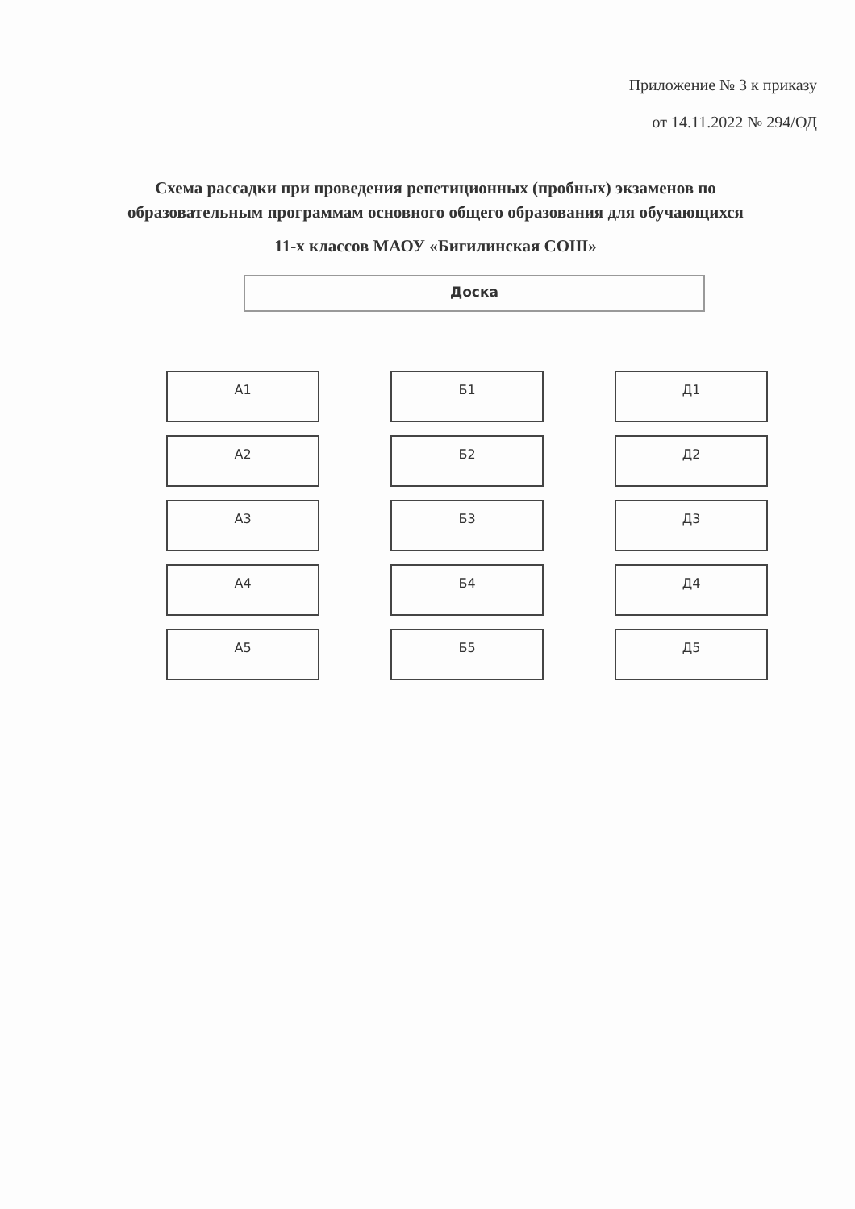Приложение № 3 к приказу
от 14.11.2022 № 294/ОД
Схема рассадки при проведения репетиционных (пробных) экзаменов по образовательным программам основного общего образования для обучающихся
11-х классов МАОУ «Бигилинская СОШ»
Доска
А1
Б1
Д1
А2
Б2
Д2
А3
Б3
Д3
А4
Б4
Д4
А5
Б5
Д5